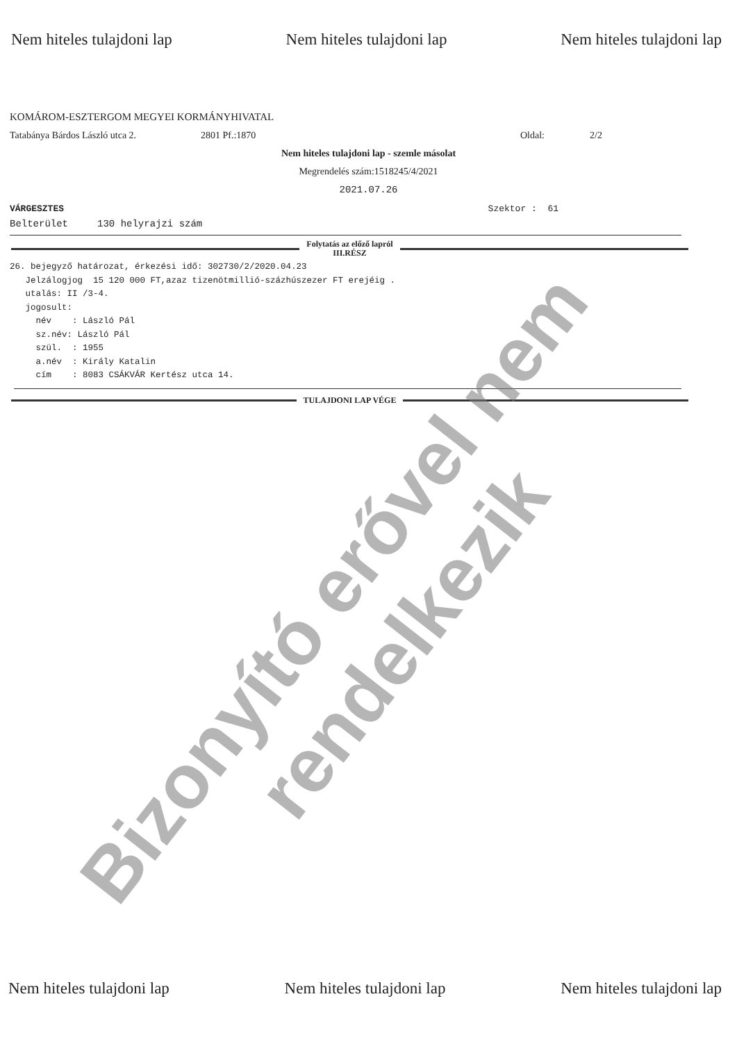Nem hiteles tulajdoni lap Nem hiteles tulajdoni lap Nem hiteles tulajdoni lap
KOMÁROM-ESZTERGOM MEGYEI KORMÁNYHIVATAL
Tatabánya Bárdos László utca 2. 2801 Pf.:1870 Oldal: 2/2
Nem hiteles tulajdoni lap - szemle másolat
Megrendelés szám:1518245/4/2021
2021.07.26
VÁRGESZTES Szektor : 61
Belterület 130 helyrajzi szám
Folytatás az előző lapról
III.RÉSZ
26. bejegyző határozat, érkezési idő: 302730/2/2020.04.23
   Jelzálogjog  15 120 000 FT,azaz tizenötmillió-százhúszezer FT erejéig .
   utalás: II /3-4.
   jogosult:
     név    : László Pál
     sz.név: László Pál
     szül.  : 1955
     a.név  : Király Katalin
     cím    : 8083 CSÁKVÁR Kertész utca 14.
TULAJDONI LAP VÉGE
Bizonyító erővel nem rendelkezik
Nem hiteles tulajdoni lap Nem hiteles tulajdoni lap Nem hiteles tulajdoni lap